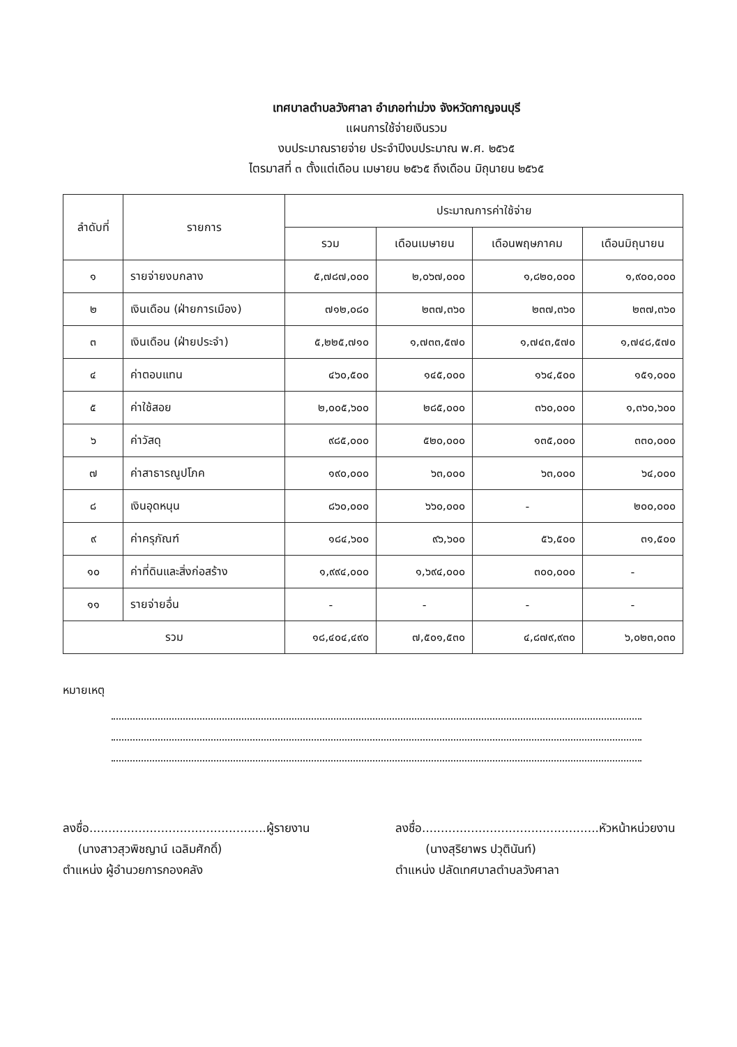เทศบาลตำบลวังศาลา อำเภอท่าม่วง จังหวัดกาญจนบุรี
แผนการใช้จ่ายเงินรวม
งบประมาณรายจ่าย ประจำปีงบประมาณ พ.ศ. ๒๕๖๕
ไตรมาสที่ ๓ ตั้งแต่เดือน เมษายน ๒๕๖๕ ถึงเดือน มิถุนายน ๒๕๖๕
| ลำดับที่ | รายการ | ประมาณการค่าใช้จ่าย | | | |
| --- | --- | --- | --- | --- | --- |
| | | รวม | เดือนเมษายน | เดือนพฤษภาคม | เดือนมิถุนายน |
| ๑ | รายจ่ายงบกลาง | ๕,๗๘๗,๐๐๐ | ๒,๐๖๗,๐๐๐ | ๑,๘๒๐,๐๐๐ | ๑,๙๐๐,๐๐๐ |
| ๒ | เงินเดือน (ฝ่ายการเมือง) | ๗๑๒,๐๘๐ | ๒๓๗,๓๖๐ | ๒๓๗,๓๖๐ | ๒๓๗,๓๖๐ |
| ๓ | เงินเดือน (ฝ่ายประจำ) | ๕,๒๒๕,๗๑๐ | ๑,๗๓๓,๕๗๐ | ๑,๗๔๓,๕๗๐ | ๑,๗๔๘,๕๗๐ |
| ๔ | ค่าตอบแทน | ๔๖๐,๕๐๐ | ๑๔๕,๐๐๐ | ๑๖๔,๕๐๐ | ๑๕๑,๐๐๐ |
| ๕ | ค่าใช้สอย | ๒,๐๐๕,๖๐๐ | ๒๘๕,๐๐๐ | ๓๖๐,๐๐๐ | ๑,๓๖๐,๖๐๐ |
| ๖ | ค่าวัสดุ | ๙๘๕,๐๐๐ | ๕๒๐,๐๐๐ | ๑๓๕,๐๐๐ | ๓๓๐,๐๐๐ |
| ๗ | ค่าสาธารณูปโภค | ๑๙๐,๐๐๐ | ๖๓,๐๐๐ | ๖๓,๐๐๐ | ๖๔,๐๐๐ |
| ๘ | เงินอุดหนุน | ๘๖๐,๐๐๐ | ๖๖๐,๐๐๐ | - | ๒๐๐,๐๐๐ |
| ๙ | ค่าครุภัณฑ์ | ๑๘๔,๖๐๐ | ๙๖,๖๐๐ | ๕๖,๕๐๐ | ๓๑,๕๐๐ |
| ๑๐ | ค่าที่ดินและสิ่งก่อสร้าง | ๑,๙๙๔,๐๐๐ | ๑,๖๙๔,๐๐๐ | ๓๐๐,๐๐๐ | - |
| ๑๑ | รายจ่ายอื่น | - | - | - | - |
| รวม | | ๑๘,๔๐๔,๔๙๐ | ๗,๕๐๑,๕๓๐ | ๔,๘๗๙,๙๓๐ | ๖,๐๒๓,๐๓๐ |
หมายเหตุ
ลงชื่อ...............................................ผู้รายงาน
(นางสาวสุวพิชญาน์ เฉลิมศักดิ์)
ตำแหน่ง ผู้อำนวยการกองคลัง
ลงชื่อ...............................................หัวหน้าหน่วยงาน
(นางสุริยาพร ปวุตินันท์)
ตำแหน่ง ปลัดเทศบาลตำบลวังศาลา